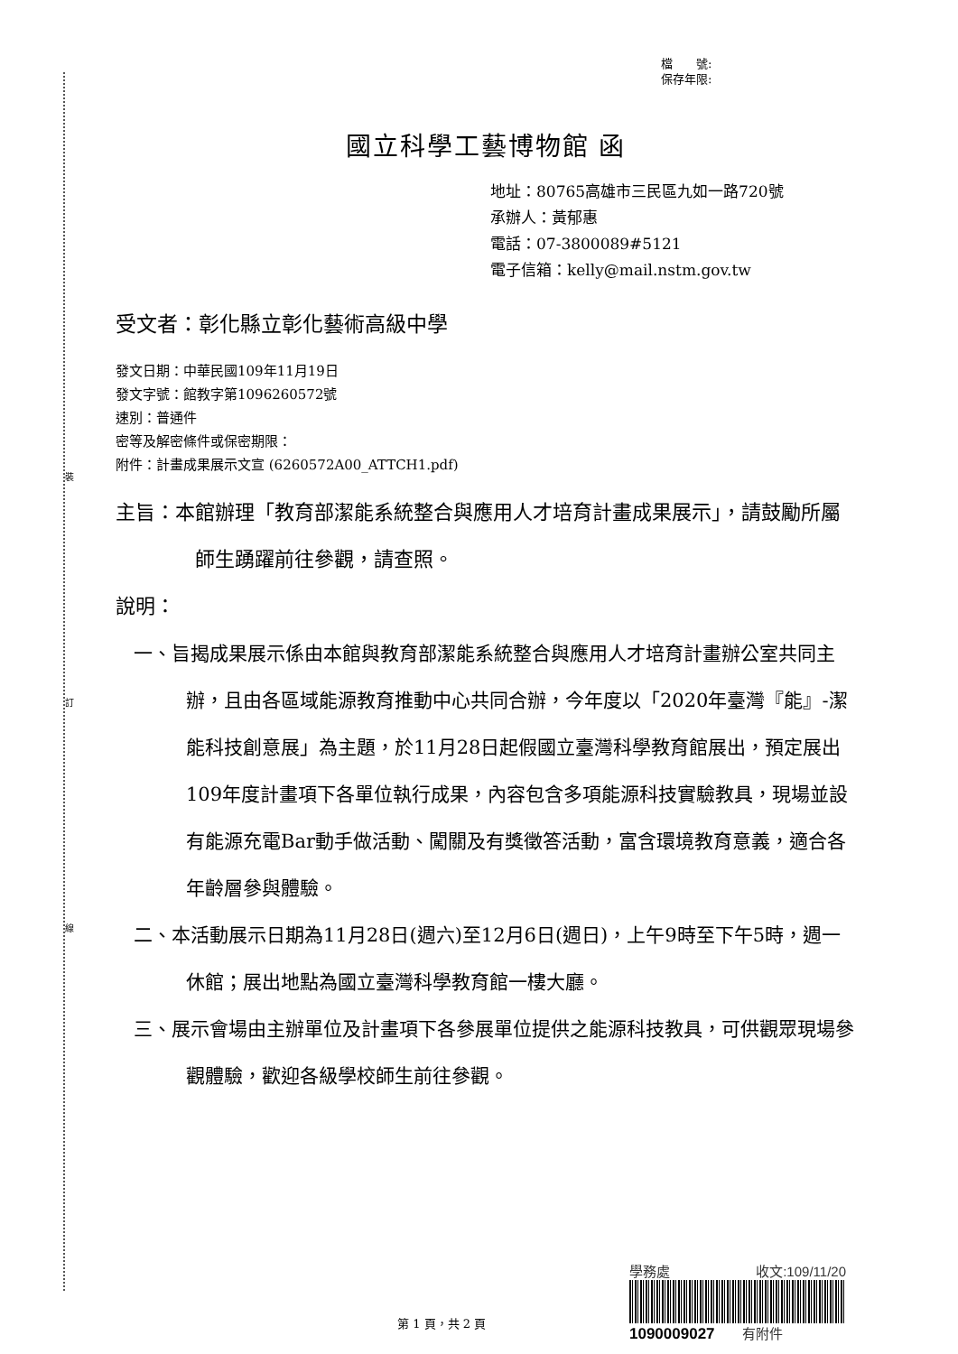裝
訂
線
檔　　號:
保存年限:
國立科學工藝博物館 函
地址：80765高雄市三民區九如一路720號
承辦人：黃郁惠
電話：07-3800089#5121
電子信箱：kelly@mail.nstm.gov.tw
受文者：彰化縣立彰化藝術高級中學
發文日期：中華民國109年11月19日
發文字號：館教字第1096260572號
速別：普通件
密等及解密條件或保密期限：
附件：計畫成果展示文宣 (6260572A00_ATTCH1.pdf)
主旨：本館辦理「教育部潔能系統整合與應用人才培育計畫成果展示」，請鼓勵所屬師生踴躍前往參觀，請查照。
說明：
一、旨揭成果展示係由本館與教育部潔能系統整合與應用人才培育計畫辦公室共同主辦，且由各區域能源教育推動中心共同合辦，今年度以「2020年臺灣『能』-潔能科技創意展」為主題，於11月28日起假國立臺灣科學教育館展出，預定展出109年度計畫項下各單位執行成果，內容包含多項能源科技實驗教具，現場並設有能源充電Bar動手做活動、闖關及有獎徵答活動，富含環境教育意義，適合各年齡層參與體驗。
二、本活動展示日期為11月28日(週六)至12月6日(週日)，上午9時至下午5時，週一休館；展出地點為國立臺灣科學教育館一樓大廳。
三、展示會場由主辦單位及計畫項下各參展單位提供之能源科技教具，可供觀眾現場參觀體驗，歡迎各級學校師生前往參觀。
學務處 收文:109/11/20
1090009027　　有附件
第 1 頁，共 2 頁